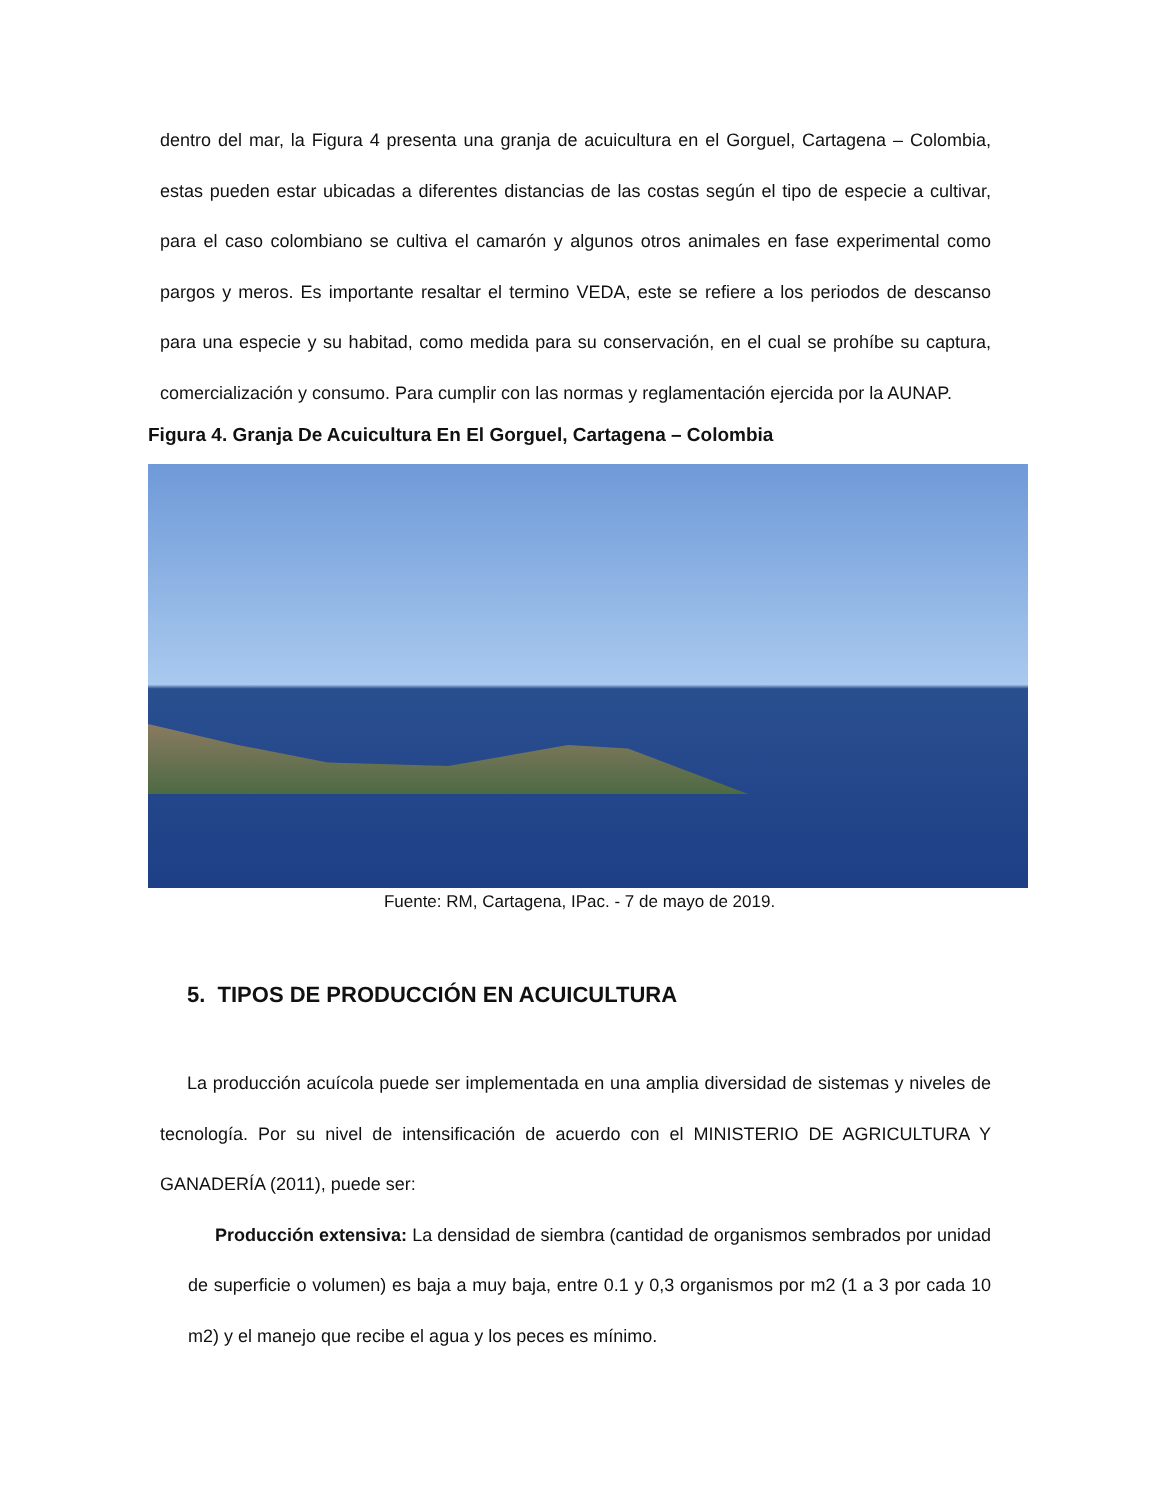dentro del mar, la Figura 4 presenta una granja de acuicultura en el Gorguel, Cartagena – Colombia, estas pueden estar ubicadas a diferentes distancias de las costas según el tipo de especie a cultivar, para el caso colombiano se cultiva el camarón y algunos otros animales en fase experimental como pargos y meros. Es importante resaltar el termino VEDA, este se refiere a los periodos de descanso para una especie y su habitad, como medida para su conservación, en el cual se prohíbe su captura, comercialización y consumo. Para cumplir con las normas y reglamentación ejercida por la AUNAP.
Figura 4. Granja De Acuicultura En El Gorguel, Cartagena – Colombia
Fuente: RM, Cartagena, IPac. - 7 de mayo de 2019.
5. TIPOS DE PRODUCCIÓN EN ACUICULTURA
La producción acuícola puede ser implementada en una amplia diversidad de sistemas y niveles de tecnología. Por su nivel de intensificación de acuerdo con el MINISTERIO DE AGRICULTURA Y GANADERÍA (2011), puede ser:
Producción extensiva: La densidad de siembra (cantidad de organismos sembrados por unidad de superficie o volumen) es baja a muy baja, entre 0.1 y 0,3 organismos por m2 (1 a 3 por cada 10 m2) y el manejo que recibe el agua y los peces es mínimo.